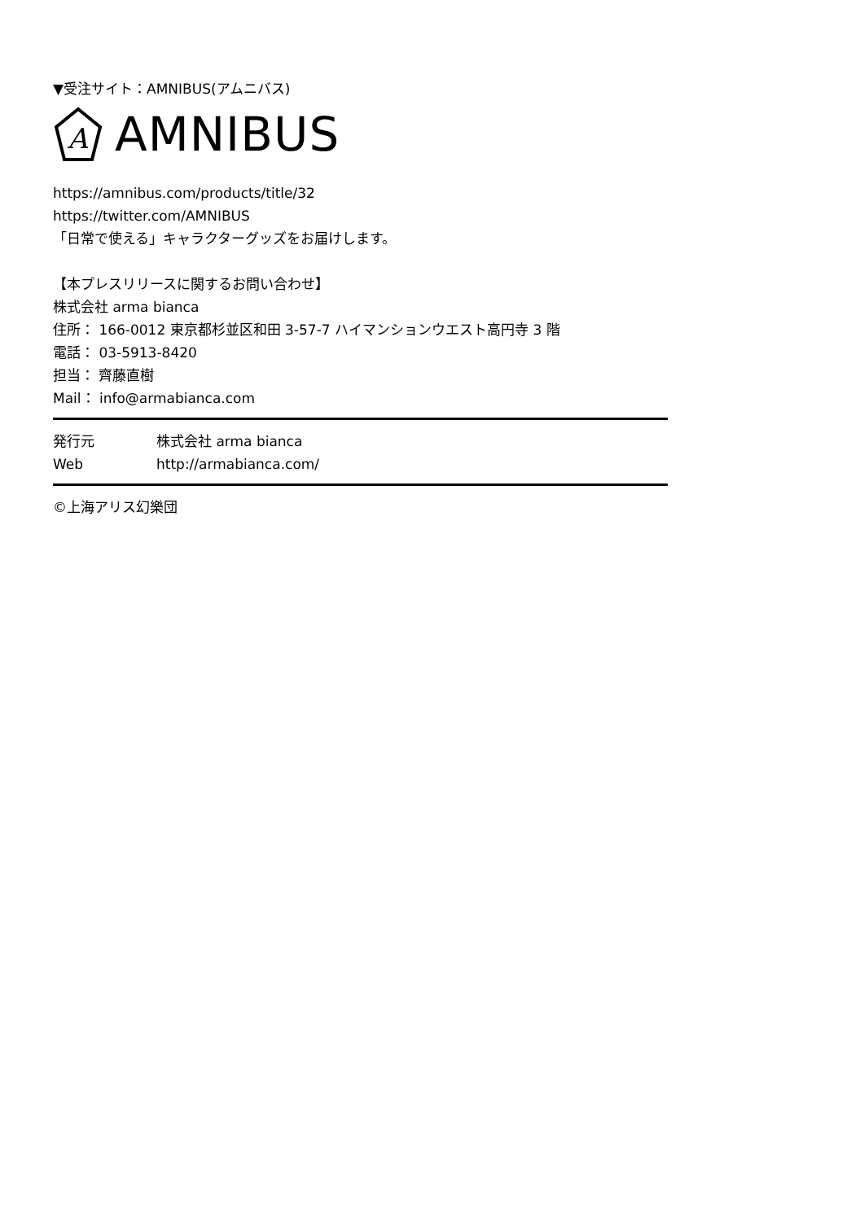▼受注サイト：AMNIBUS(アムニバス)
A
AMNIBUS
https://amnibus.com/products/title/32
https://twitter.com/AMNIBUS
「日常で使える」キャラクターグッズをお届けします。
【本プレスリリースに関するお問い合わせ】
株式会社 arma bianca
住所： 166-0012 東京都杉並区和田 3-57-7 ハイマンションウエスト高円寺 3 階
電話： 03-5913-8420
担当： 齊藤直樹
Mail： info@armabianca.com
発行元 株式会社 arma bianca
Web http://armabianca.com/
©上海アリス幻樂団